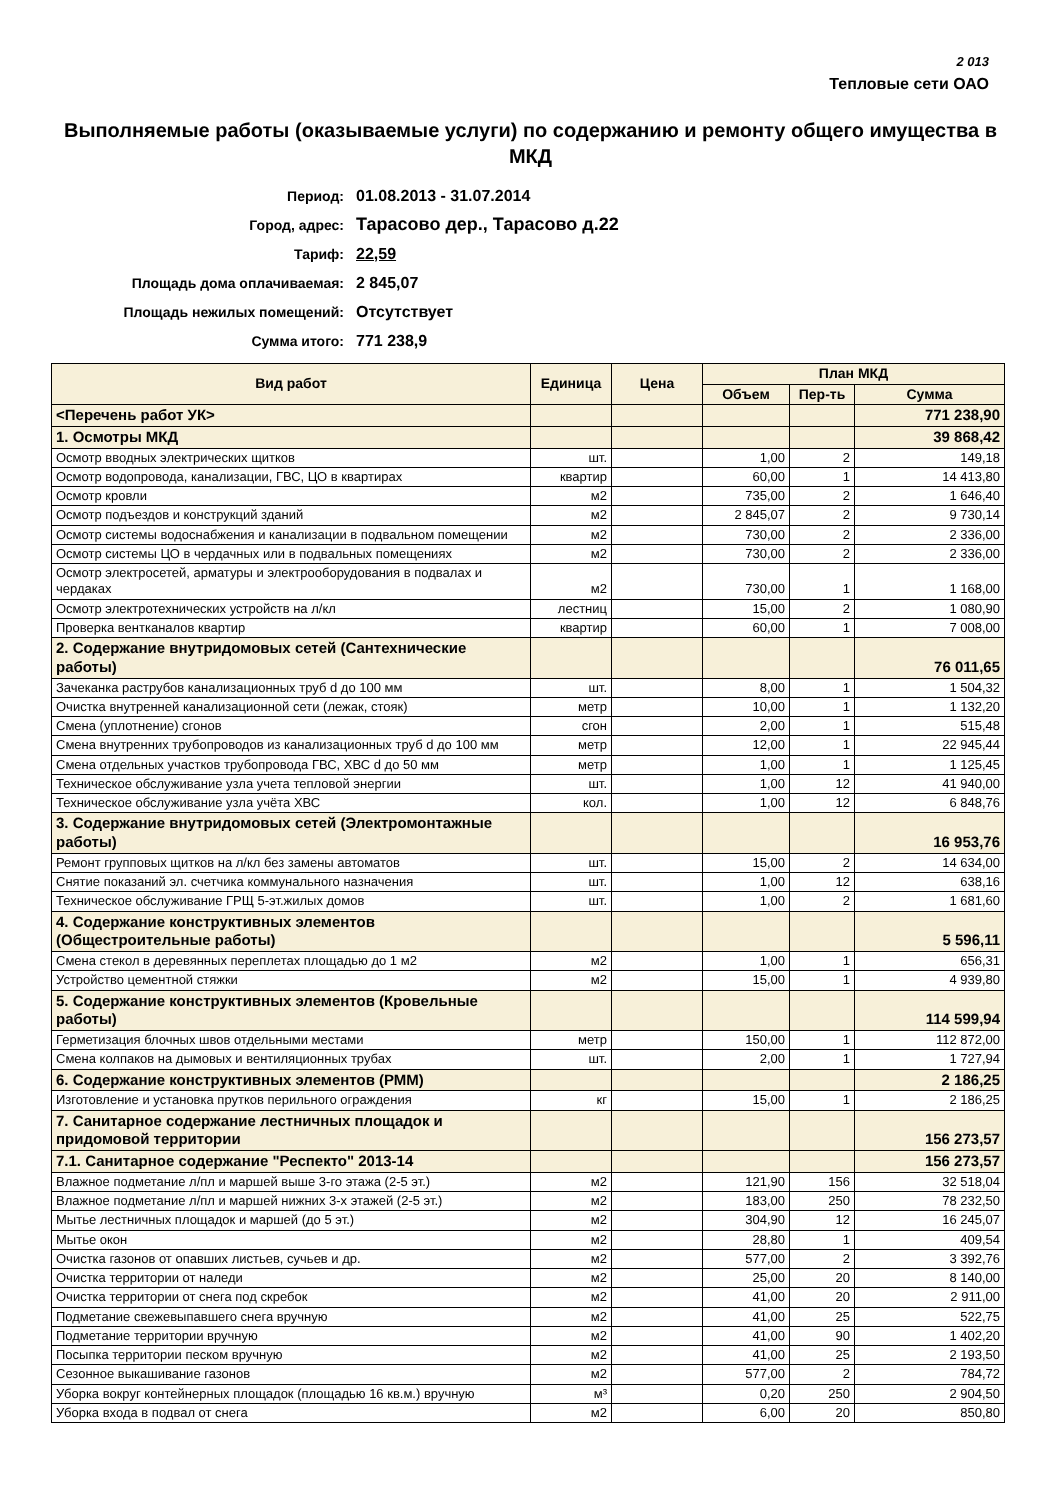2 013
Тепловые сети ОАО
Выполняемые работы (оказываемые услуги) по содержанию и ремонту общего имущества в МКД
Период: 01.08.2013 - 31.07.2014
Город, адрес: Тарасово дер., Тарасово д.22
Тариф: 22,59
Площадь дома оплачиваемая: 2 845,07
Площадь нежилых помещений: Отсутствует
Сумма итого: 771 238,9
| Вид работ | Единица | Цена | План МКД | | |
| --- | --- | --- | --- | --- | --- |
| | | | Объем | Пер-ть | Сумма |
| <Перечень работ УК> | | | | | 771 238,90 |
| 1. Осмотры МКД | | | | | 39 868,42 |
| Осмотр вводных электрических щитков | шт. | | 1,00 | 2 | 149,18 |
| Осмотр водопровода, канализации, ГВС, ЦО в квартирах | квартир | | 60,00 | 1 | 14 413,80 |
| Осмотр кровли | м2 | | 735,00 | 2 | 1 646,40 |
| Осмотр подъездов и конструкций зданий | м2 | | 2 845,07 | 2 | 9 730,14 |
| Осмотр системы водоснабжения и канализации в подвальном помещении | м2 | | 730,00 | 2 | 2 336,00 |
| Осмотр системы ЦО в чердачных или в подвальных помещениях | м2 | | 730,00 | 2 | 2 336,00 |
| Осмотр электросетей, арматуры и электрооборудования в подвалах и чердаках | м2 | | 730,00 | 1 | 1 168,00 |
| Осмотр электротехнических устройств на л/кл | лестниц | | 15,00 | 2 | 1 080,90 |
| Проверка вентканалов квартир | квартир | | 60,00 | 1 | 7 008,00 |
| 2. Содержание внутридомовых сетей (Сантехнические работы) | | | | | 76 011,65 |
| Зачеканка раструбов канализационных труб d до 100 мм | шт. | | 8,00 | 1 | 1 504,32 |
| Очистка внутренней канализационной сети (лежак, стояк) | метр | | 10,00 | 1 | 1 132,20 |
| Смена (уплотнение) сгонов | сгон | | 2,00 | 1 | 515,48 |
| Смена внутренних трубопроводов из канализационных труб d до 100 мм | метр | | 12,00 | 1 | 22 945,44 |
| Смена отдельных участков трубопровода ГВС, ХВС d до 50 мм | метр | | 1,00 | 1 | 1 125,45 |
| Техническое обслуживание узла учета тепловой энергии | шт. | | 1,00 | 12 | 41 940,00 |
| Техническое обслуживание узла учёта ХВС | кол. | | 1,00 | 12 | 6 848,76 |
| 3. Содержание внутридомовых сетей (Электромонтажные работы) | | | | | 16 953,76 |
| Ремонт групповых щитков на л/кл без замены автоматов | шт. | | 15,00 | 2 | 14 634,00 |
| Снятие показаний эл. счетчика коммунального назначения | шт. | | 1,00 | 12 | 638,16 |
| Техническое обслуживание ГРЩ 5-эт.жилых домов | шт. | | 1,00 | 2 | 1 681,60 |
| 4. Содержание конструктивных элементов (Общестроительные работы) | | | | | 5 596,11 |
| Смена стекол в деревянных переплетах площадью до 1 м2 | м2 | | 1,00 | 1 | 656,31 |
| Устройство цементной стяжки | м2 | | 15,00 | 1 | 4 939,80 |
| 5. Содержание конструктивных элементов (Кровельные работы) | | | | | 114 599,94 |
| Герметизация блочных швов отдельными местами | метр | | 150,00 | 1 | 112 872,00 |
| Смена колпаков на дымовых и вентиляционных трубах | шт. | | 2,00 | 1 | 1 727,94 |
| 6. Содержание конструктивных элементов (РММ) | | | | | 2 186,25 |
| Изготовление и установка прутков перильного ограждения | кг | | 15,00 | 1 | 2 186,25 |
| 7. Санитарное содержание лестничных площадок и придомовой территории | | | | | 156 273,57 |
| 7.1. Санитарное содержание "Респекто" 2013-14 | | | | | 156 273,57 |
| Влажное подметание л/пл и маршей выше 3-го этажа (2-5 эт.) | м2 | | 121,90 | 156 | 32 518,04 |
| Влажное подметание л/пл и маршей нижних 3-х этажей (2-5 эт.) | м2 | | 183,00 | 250 | 78 232,50 |
| Мытье лестничных площадок и маршей (до 5 эт.) | м2 | | 304,90 | 12 | 16 245,07 |
| Мытье окон | м2 | | 28,80 | 1 | 409,54 |
| Очистка газонов от опавших листьев, сучьев и др. | м2 | | 577,00 | 2 | 3 392,76 |
| Очистка территории от наледи | м2 | | 25,00 | 20 | 8 140,00 |
| Очистка территории от снега под скребок | м2 | | 41,00 | 20 | 2 911,00 |
| Подметание свежевыпавшего снега вручную | м2 | | 41,00 | 25 | 522,75 |
| Подметание территории вручную | м2 | | 41,00 | 90 | 1 402,20 |
| Посыпка территории песком вручную | м2 | | 41,00 | 25 | 2 193,50 |
| Сезонное выкашивание газонов | м2 | | 577,00 | 2 | 784,72 |
| Уборка вокруг контейнерных площадок (площадью 16 кв.м.) вручную | м³ | | 0,20 | 250 | 2 904,50 |
| Уборка входа в подвал от снега | м2 | | 6,00 | 20 | 850,80 |